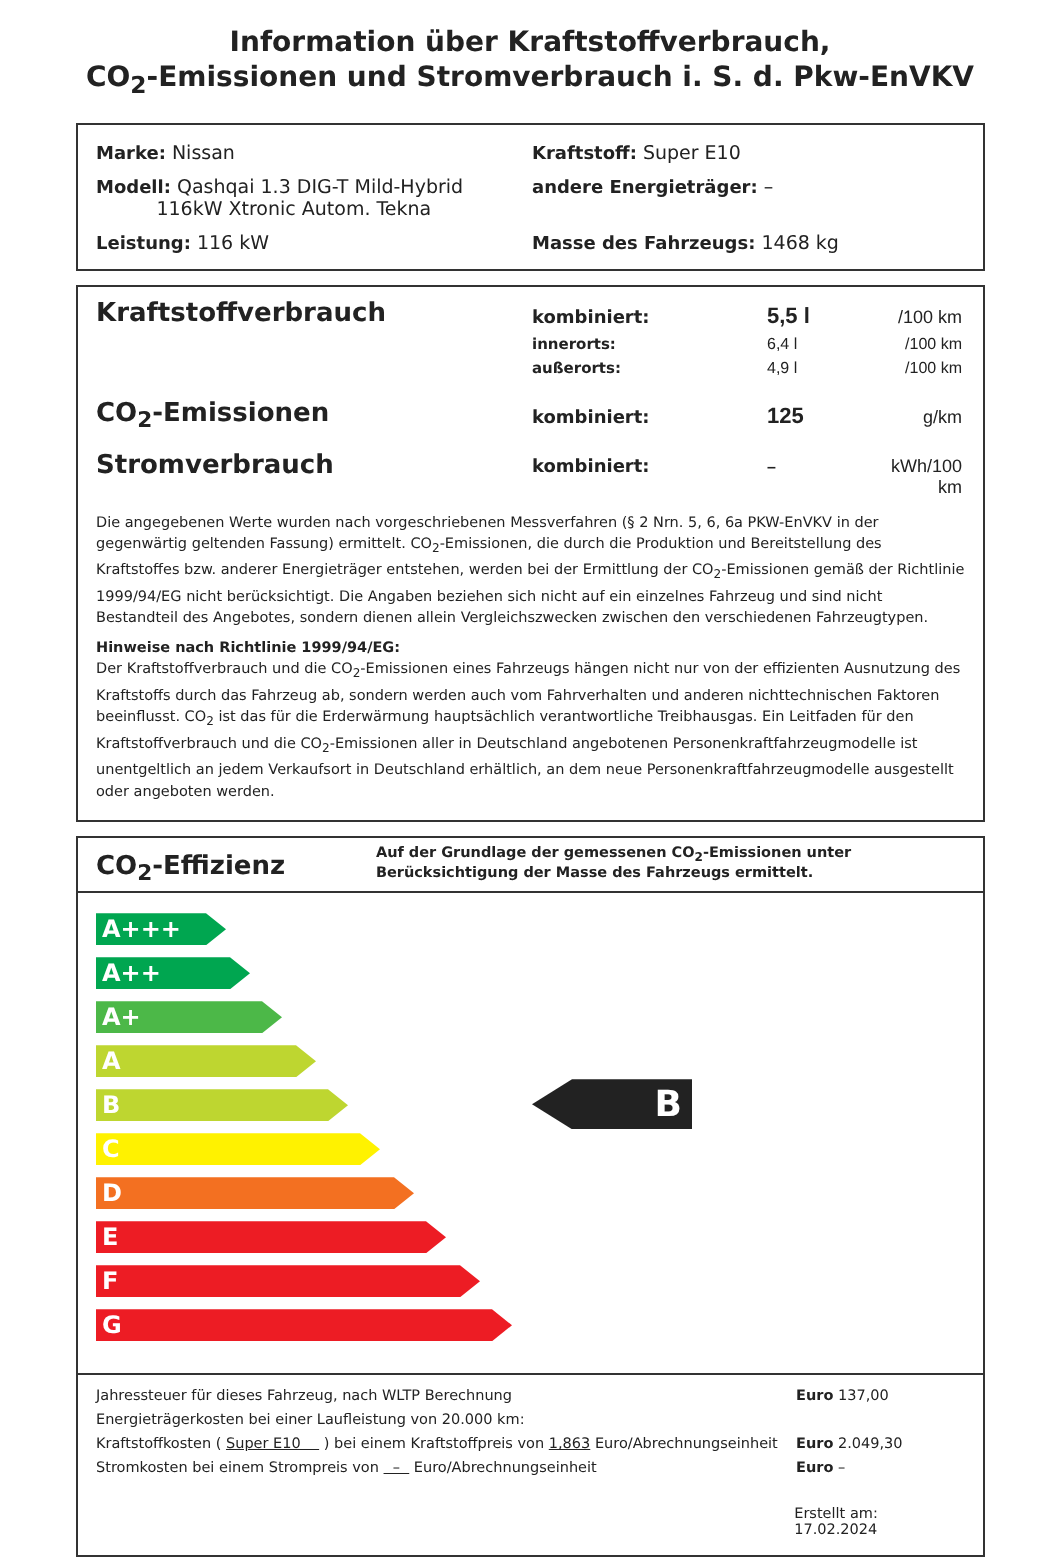Information über Kraftstoffverbrauch,
CO<sub>2</sub>-Emissionen und Stromverbrauch i. S. d. Pkw-EnVKV
Marke: Nissan Kraftstoff: Super E10
Modell: Qashqai 1.3 DIG-T Mild-Hybrid
116kW Xtronic Autom. Tekna
andere Energieträger: –
Leistung: 116 kW Masse des Fahrzeugs: 1468 kg
Kraftstoffverbrauch
kombiniert: 5,5 l /100 km
innerorts: 6,4 l /100 km
außerorts: 4,9 l /100 km
CO<sub>2</sub>-Emissionen
kombiniert: 125 g/km
Stromverbrauch
kombiniert: – kWh/100 km
Die angegebenen Werte wurden nach vorgeschriebenen Messverfahren (§ 2 Nrn. 5, 6, 6a PKW-EnVKV in der gegenwärtig geltenden Fassung) ermittelt. CO<sub>2</sub>-Emissionen, die durch die Produktion und Bereitstellung des Kraftstoffes bzw. anderer Energieträger entstehen, werden bei der Ermittlung der CO<sub>2</sub>-Emissionen gemäß der Richtlinie 1999/94/EG nicht berücksichtigt. Die Angaben beziehen sich nicht auf ein einzelnes Fahrzeug und sind nicht Bestandteil des Angebotes, sondern dienen allein Vergleichszwecken zwischen den verschiedenen Fahrzeugtypen.
Hinweise nach Richtlinie 1999/94/EG:
Der Kraftstoffverbrauch und die CO<sub>2</sub>-Emissionen eines Fahrzeugs hängen nicht nur von der effizienten Ausnutzung des Kraftstoffs durch das Fahrzeug ab, sondern werden auch vom Fahrverhalten und anderen nichttechnischen Faktoren beeinflusst. CO<sub>2</sub> ist das für die Erderwärmung hauptsächlich verantwortliche Treibhausgas. Ein Leitfaden für den Kraftstoffverbrauch und die CO<sub>2</sub>-Emissionen aller in Deutschland angebotenen Personenkraftfahrzeugmodelle ist unentgeltlich an jedem Verkaufsort in Deutschland erhältlich, an dem neue Personenkraftfahrzeugmodelle ausgestellt oder angeboten werden.
CO<sub>2</sub>-Effizienz
Auf der Grundlage der gemessenen CO<sub>2</sub>-Emissionen unter Berücksichtigung der Masse des Fahrzeugs ermittelt.
A+++
A++
A+
A
B
C
D
E
F
G
B
Jahressteuer für dieses Fahrzeug, nach WLTP Berechnung Euro 137,00
Energieträgerkosten bei einer Laufleistung von 20.000 km:
Kraftstoffkosten ( Super E10 ) bei einem Kraftstoffpreis von 1,863 Euro/Abrechnungseinheit Euro 2.049,30
Stromkosten bei einem Strompreis von – Euro/Abrechnungseinheit Euro –
Erstellt am: 17.02.2024